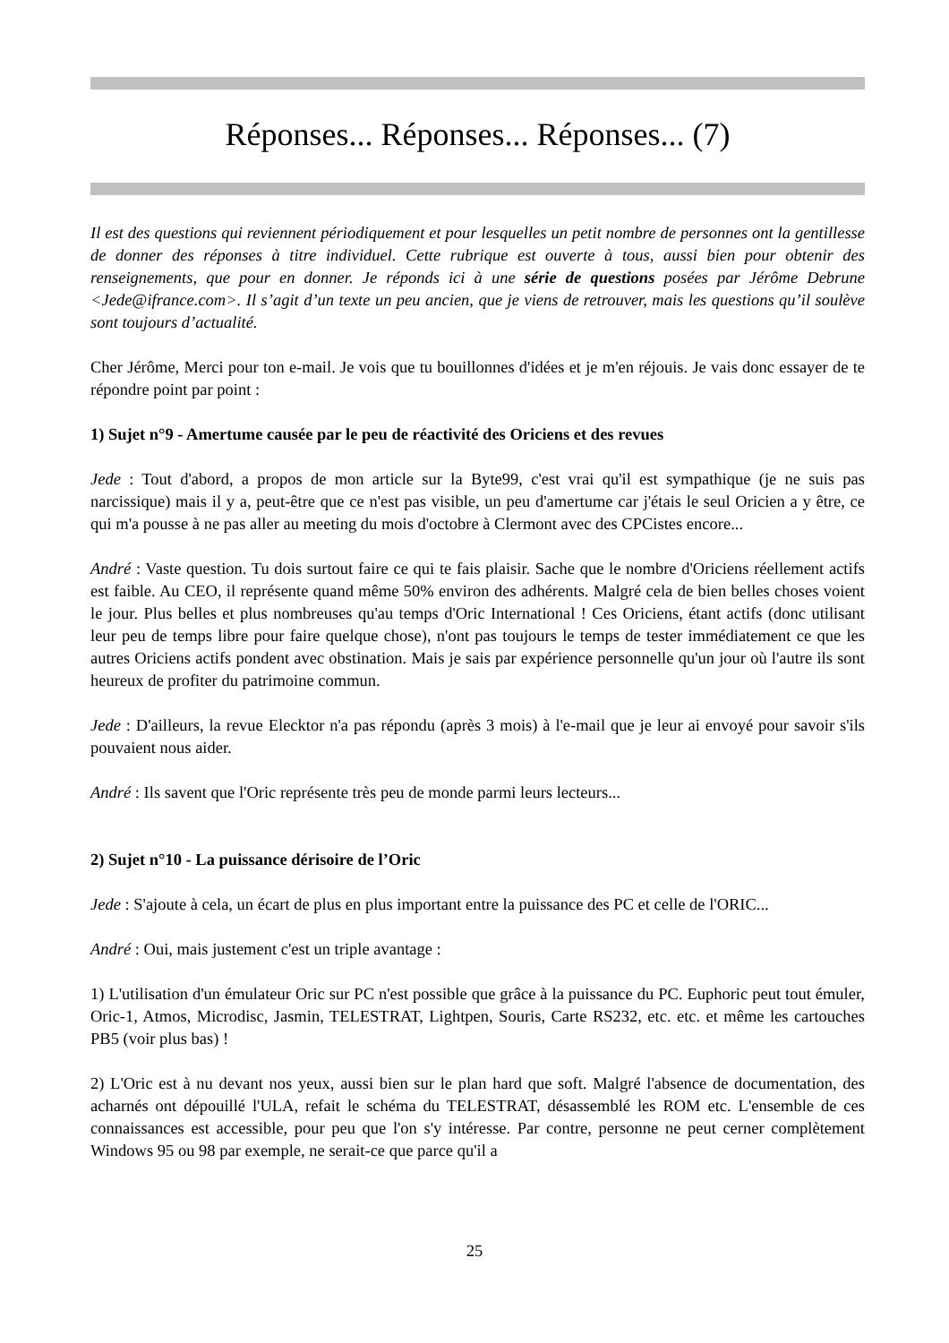Réponses... Réponses... Réponses... (7)
Il est des questions qui reviennent périodiquement et pour lesquelles un petit nombre de personnes ont la gentillesse de donner des réponses à titre individuel. Cette rubrique est ouverte à tous, aussi bien pour obtenir des renseignements, que pour en donner. Je réponds ici à une série de questions posées par Jérôme Debrune <Jede@ifrance.com>. Il s’agit d’un texte un peu ancien, que je viens de retrouver, mais les questions qu’il soulève sont toujours d’actualité.
Cher Jérôme, Merci pour ton e-mail. Je vois que tu bouillonnes d'idées et je m'en réjouis. Je vais donc essayer de te répondre point par point :
1) Sujet n°9 - Amertume causée par le peu de réactivité des Oriciens et des revues
Jede : Tout d'abord, a propos de mon article sur la Byte99, c'est vrai qu'il est sympathique (je ne suis pas narcissique) mais il y a, peut-être que ce n'est pas visible, un peu d'amertume car j'étais le seul Oricien a y être, ce qui m'a pousse à ne pas aller au meeting du mois d'octobre à Clermont avec des CPCistes encore...
André : Vaste question. Tu dois surtout faire ce qui te fais plaisir. Sache que le nombre d'Oriciens réellement actifs est faible. Au CEO, il représente quand même 50% environ des adhérents. Malgré cela de bien belles choses voient le jour. Plus belles et plus nombreuses qu'au temps d'Oric International ! Ces Oriciens, étant actifs (donc utilisant leur peu de temps libre pour faire quelque chose), n'ont pas toujours le temps de tester immédiatement ce que les autres Oriciens actifs pondent avec obstination. Mais je sais par expérience personnelle qu'un jour où l'autre ils sont heureux de profiter du patrimoine commun.
Jede : D'ailleurs, la revue Elecktor n'a pas répondu (après 3 mois) à l'e-mail que je leur ai envoyé pour savoir s'ils pouvaient nous aider.
André : Ils savent que l'Oric représente très peu de monde parmi leurs lecteurs...
2) Sujet n°10 - La puissance dérisoire de l’Oric
Jede : S'ajoute à cela, un écart de plus en plus important entre la puissance des PC et celle de l'ORIC...
André : Oui, mais justement c'est un triple avantage :
1) L'utilisation d'un émulateur Oric sur PC n'est possible que grâce à la puissance du PC. Euphoric peut tout émuler, Oric-1, Atmos, Microdisc, Jasmin, TELESTRAT, Lightpen, Souris, Carte RS232, etc. etc. et même les cartouches PB5 (voir plus bas) !
2) L'Oric est à nu devant nos yeux, aussi bien sur le plan hard que soft. Malgré l'absence de documentation, des acharnés ont dépouillé l'ULA, refait le schéma du TELESTRAT, désassemblé les ROM etc. L'ensemble de ces connaissances est accessible, pour peu que l'on s'y intéresse. Par contre, personne ne peut cerner complètement Windows 95 ou 98 par exemple, ne serait-ce que parce qu'il a
25